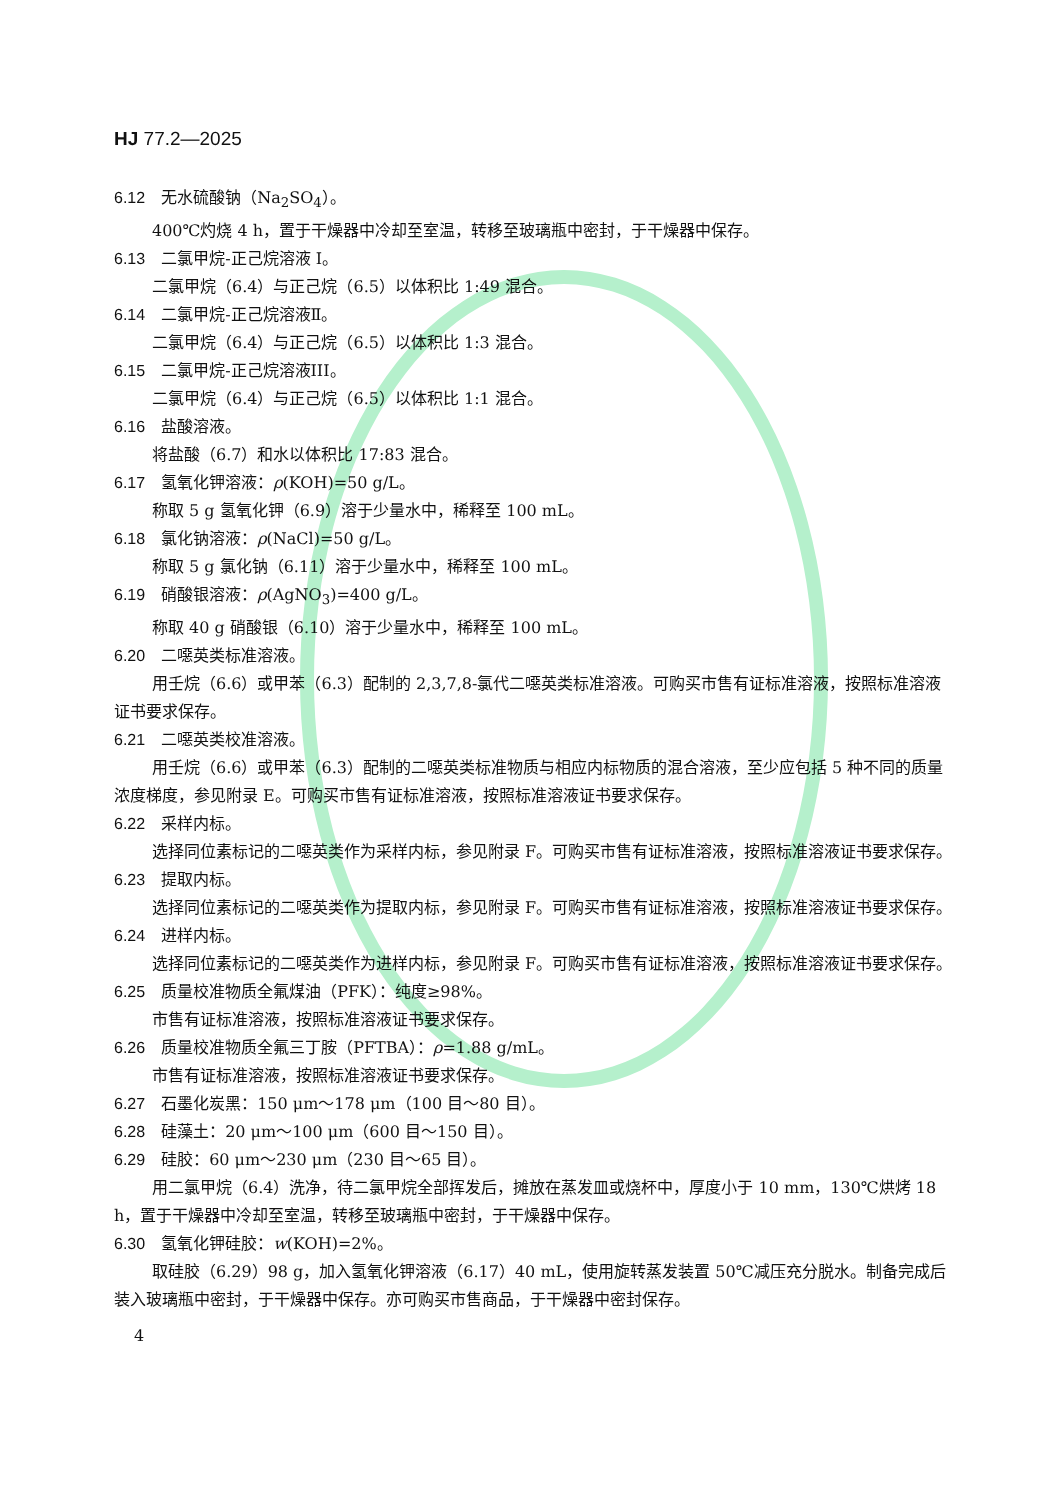HJ 77.2—2025
6.12 无水硫酸钠（Na<sub>2</sub>SO<sub>4</sub>）。
400℃灼烧 4 h，置于干燥器中冷却至室温，转移至玻璃瓶中密封，于干燥器中保存。
6.13 二氯甲烷-正己烷溶液 I。
二氯甲烷（6.4）与正己烷（6.5）以体积比 1:49 混合。
6.14 二氯甲烷-正己烷溶液Ⅱ。
二氯甲烷（6.4）与正己烷（6.5）以体积比 1:3 混合。
6.15 二氯甲烷-正己烷溶液III。
二氯甲烷（6.4）与正己烷（6.5）以体积比 1:1 混合。
6.16 盐酸溶液。
将盐酸（6.7）和水以体积比 17:83 混合。
6.17 氢氧化钾溶液：ρ(KOH)=50 g/L。
称取 5 g 氢氧化钾（6.9）溶于少量水中，稀释至 100 mL。
6.18 氯化钠溶液：ρ(NaCl)=50 g/L。
称取 5 g 氯化钠（6.11）溶于少量水中，稀释至 100 mL。
6.19 硝酸银溶液：ρ(AgNO<sub>3</sub>)=400 g/L。
称取 40 g 硝酸银（6.10）溶于少量水中，稀释至 100 mL。
6.20 二噁英类标准溶液。
用壬烷（6.6）或甲苯（6.3）配制的 2,3,7,8-氯代二噁英类标准溶液。可购买市售有证标准溶液，按照标准溶液证书要求保存。
6.21 二噁英类校准溶液。
用壬烷（6.6）或甲苯（6.3）配制的二噁英类标准物质与相应内标物质的混合溶液，至少应包括 5 种不同的质量浓度梯度，参见附录 E。可购买市售有证标准溶液，按照标准溶液证书要求保存。
6.22 采样内标。
选择同位素标记的二噁英类作为采样内标，参见附录 F。可购买市售有证标准溶液，按照标准溶液证书要求保存。
6.23 提取内标。
选择同位素标记的二噁英类作为提取内标，参见附录 F。可购买市售有证标准溶液，按照标准溶液证书要求保存。
6.24 进样内标。
选择同位素标记的二噁英类作为进样内标，参见附录 F。可购买市售有证标准溶液，按照标准溶液证书要求保存。
6.25 质量校准物质全氟煤油（PFK）：纯度≥98%。
市售有证标准溶液，按照标准溶液证书要求保存。
6.26 质量校准物质全氟三丁胺（PFTBA）：ρ=1.88 g/mL。
市售有证标准溶液，按照标准溶液证书要求保存。
6.27 石墨化炭黑：150 μm～178 μm（100 目～80 目）。
6.28 硅藻土：20 μm～100 μm（600 目～150 目）。
6.29 硅胶：60 μm～230 μm（230 目～65 目）。
用二氯甲烷（6.4）洗净，待二氯甲烷全部挥发后，摊放在蒸发皿或烧杯中，厚度小于 10 mm，130℃烘烤 18 h，置于干燥器中冷却至室温，转移至玻璃瓶中密封，于干燥器中保存。
6.30 氢氧化钾硅胶：w(KOH)=2%。
取硅胶（6.29）98 g，加入氢氧化钾溶液（6.17）40 mL，使用旋转蒸发装置 50℃减压充分脱水。制备完成后装入玻璃瓶中密封，于干燥器中保存。亦可购买市售商品，于干燥器中密封保存。
4